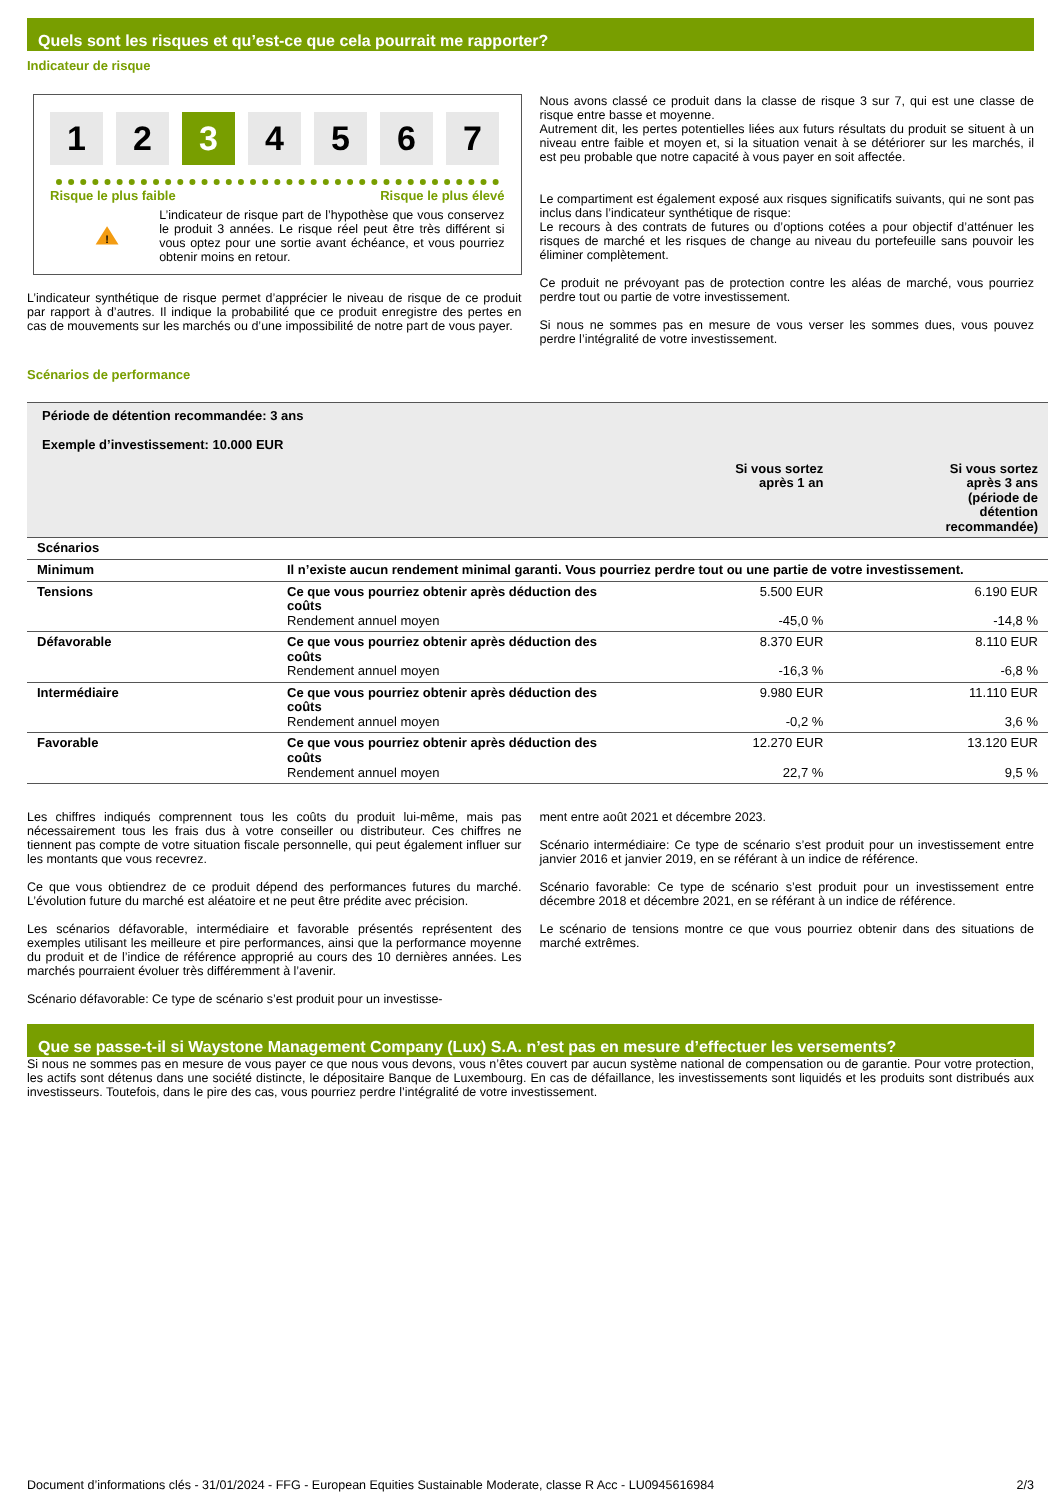Quels sont les risques et qu’est-ce que cela pourrait me rapporter?
Indicateur de risque
1 2 3 4 5 6 7
Risque le plus faible Risque le plus élevé
!
L’indicateur de risque part de l’hypothèse que vous conservez le produit 3 années. Le risque réel peut être très différent si vous optez pour une sortie avant échéance, et vous pourriez obtenir moins en retour.
L’indicateur synthétique de risque permet d’apprécier le niveau de risque de ce produit par rapport à d’autres. Il indique la probabilité que ce produit enregistre des pertes en cas de mouvements sur les marchés ou d’une impossibilité de notre part de vous payer.
Nous avons classé ce produit dans la classe de risque 3 sur 7, qui est une classe de risque entre basse et moyenne.
Autrement dit, les pertes potentielles liées aux futurs résultats du produit se situent à un niveau entre faible et moyen et, si la situation venait à se détériorer sur les marchés, il est peu probable que notre capacité à vous payer en soit affectée.
Le compartiment est également exposé aux risques significatifs suivants, qui ne sont pas inclus dans l’indicateur synthétique de risque:
Le recours à des contrats de futures ou d’options cotées a pour objectif d’atténuer les risques de marché et les risques de change au niveau du portefeuille sans pouvoir les éliminer complètement.
Ce produit ne prévoyant pas de protection contre les aléas de marché, vous pourriez perdre tout ou partie de votre investissement.
Si nous ne sommes pas en mesure de vous verser les sommes dues, vous pouvez perdre l’intégralité de votre investissement.
Scénarios de performance
| Période de détention recommandée: 3 ans Exemple d’investissement: 10.000 EUR | | | |
| | | Si vous sortez après 1 an | Si vous sortez après 3 ans (période de détention recommandée) |
| Scénarios | | | |
| Minimum | Il n’existe aucun rendement minimal garanti. Vous pourriez perdre tout ou une partie de votre investissement. | | |
| Tensions | Ce que vous pourriez obtenir après déduction des coûts Rendement annuel moyen | 5.500 EUR -45,0 % | 6.190 EUR -14,8 % |
| Défavorable | Ce que vous pourriez obtenir après déduction des coûts Rendement annuel moyen | 8.370 EUR -16,3 % | 8.110 EUR -6,8 % |
| Intermédiaire | Ce que vous pourriez obtenir après déduction des coûts Rendement annuel moyen | 9.980 EUR -0,2 % | 11.110 EUR 3,6 % |
| Favorable | Ce que vous pourriez obtenir après déduction des coûts Rendement annuel moyen | 12.270 EUR 22,7 % | 13.120 EUR 9,5 % |
Les chiffres indiqués comprennent tous les coûts du produit lui-même, mais pas nécessairement tous les frais dus à votre conseiller ou distributeur. Ces chiffres ne tiennent pas compte de votre situation fiscale personnelle, qui peut également influer sur les montants que vous recevrez.
Ce que vous obtiendrez de ce produit dépend des performances futures du marché. L’évolution future du marché est aléatoire et ne peut être prédite avec précision.
Les scénarios défavorable, intermédiaire et favorable présentés représentent des exemples utilisant les meilleure et pire performances, ainsi que la performance moyenne du produit et de l’indice de référence approprié au cours des 10 dernières années. Les marchés pourraient évoluer très différemment à l’avenir.
Scénario défavorable: Ce type de scénario s’est produit pour un investisse-
ment entre août 2021 et décembre 2023.
Scénario intermédiaire: Ce type de scénario s’est produit pour un investissement entre janvier 2016 et janvier 2019, en se référant à un indice de référence.
Scénario favorable: Ce type de scénario s’est produit pour un investissement entre décembre 2018 et décembre 2021, en se référant à un indice de référence.
Le scénario de tensions montre ce que vous pourriez obtenir dans des situations de marché extrêmes.
Que se passe-t-il si Waystone Management Company (Lux) S.A. n’est pas en mesure d’effectuer les versements?
Si nous ne sommes pas en mesure de vous payer ce que nous vous devons, vous n’êtes couvert par aucun système national de compensation ou de garantie. Pour votre protection, les actifs sont détenus dans une société distincte, le dépositaire Banque de Luxembourg. En cas de défaillance, les investissements sont liquidés et les produits sont distribués aux investisseurs. Toutefois, dans le pire des cas, vous pourriez perdre l’intégralité de votre investissement.
Document d’informations clés - 31/01/2024 - FFG - European Equities Sustainable Moderate, classe R Acc - LU0945616984 2/3